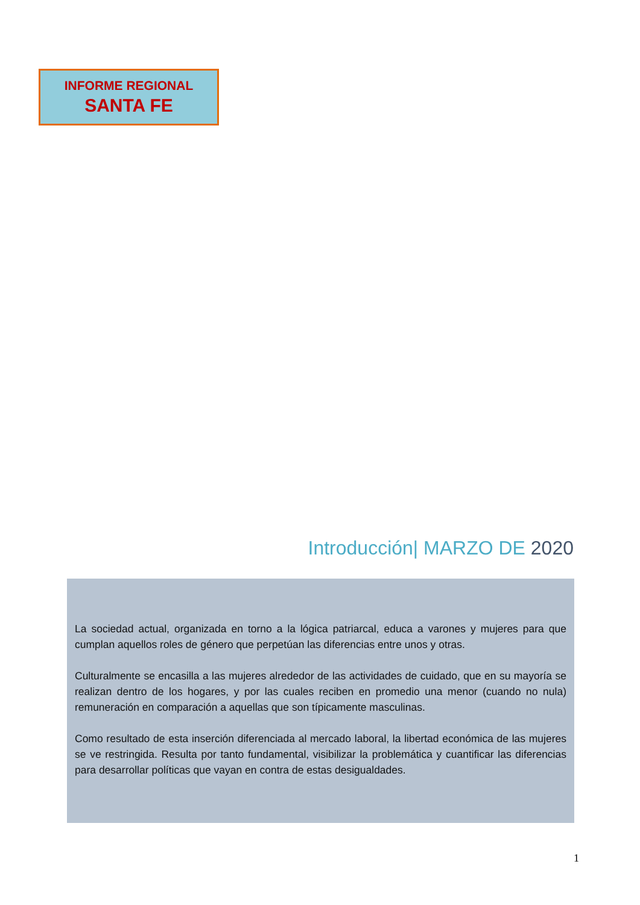INFORME REGIONAL
SANTA FE
Introducción| MARZO DE 2020
La sociedad actual, organizada en torno a la lógica patriarcal, educa a varones y mujeres para que cumplan aquellos roles de género que perpetúan las diferencias entre unos y otras.
Culturalmente se encasilla a las mujeres alrededor de las actividades de cuidado, que en su mayoría se realizan dentro de los hogares, y por las cuales reciben en promedio una menor (cuando no nula) remuneración en comparación a aquellas que son típicamente masculinas.
Como resultado de esta inserción diferenciada al mercado laboral, la libertad económica de las mujeres se ve restringida. Resulta por tanto fundamental, visibilizar la problemática y cuantificar las diferencias para desarrollar políticas que vayan en contra de estas desigualdades.
1